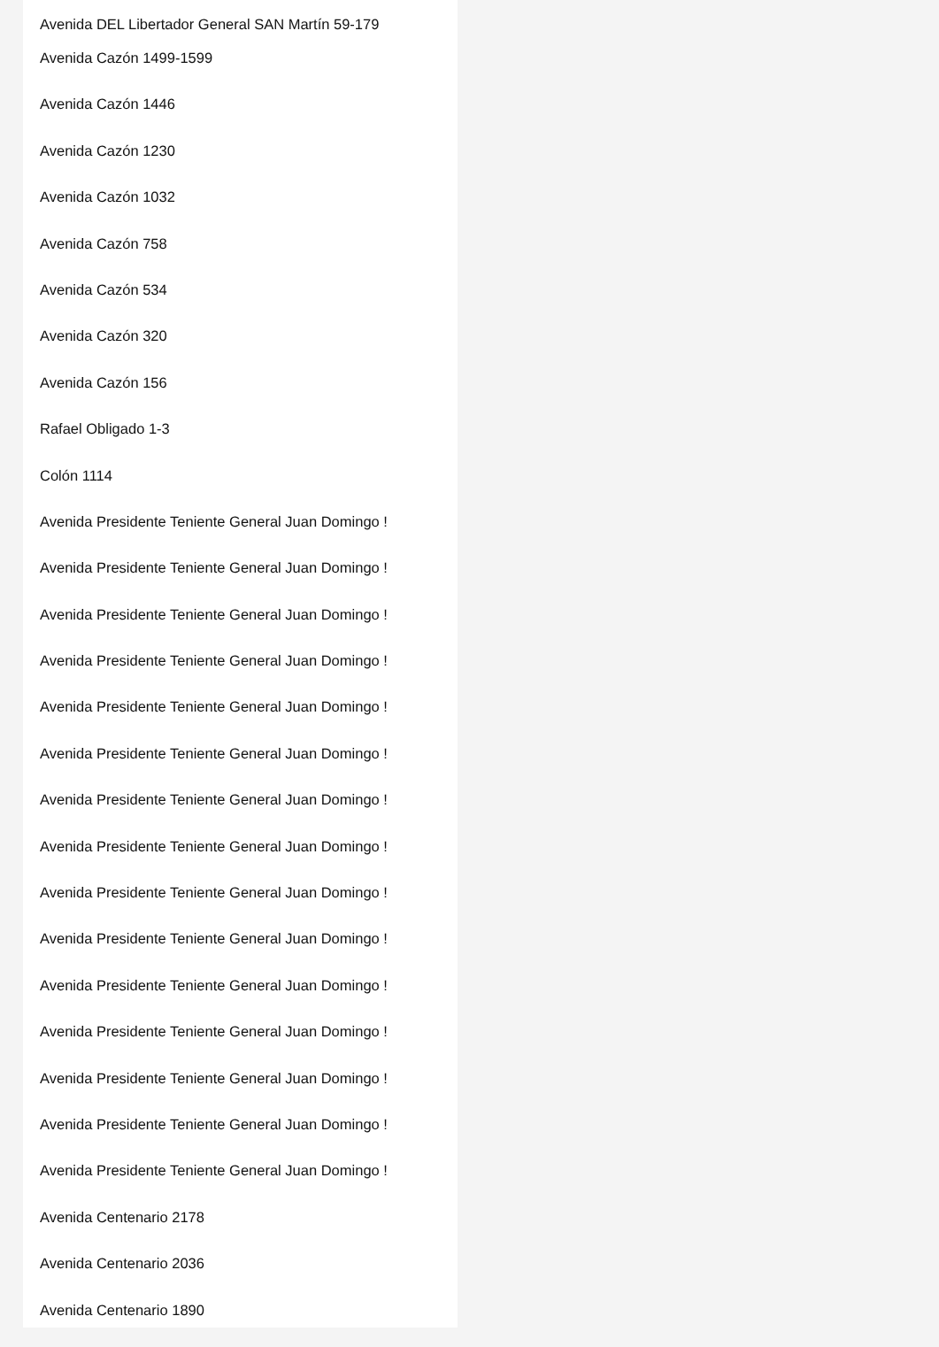Avenida DEL Libertador General SAN Martín 59-179
Avenida Cazón 1499-1599
Avenida Cazón 1446
Avenida Cazón 1230
Avenida Cazón 1032
Avenida Cazón 758
Avenida Cazón 534
Avenida Cazón 320
Avenida Cazón 156
Rafael Obligado 1-3
Colón 1114
Avenida Presidente Teniente General Juan Domingo !
Avenida Presidente Teniente General Juan Domingo !
Avenida Presidente Teniente General Juan Domingo !
Avenida Presidente Teniente General Juan Domingo !
Avenida Presidente Teniente General Juan Domingo !
Avenida Presidente Teniente General Juan Domingo !
Avenida Presidente Teniente General Juan Domingo !
Avenida Presidente Teniente General Juan Domingo !
Avenida Presidente Teniente General Juan Domingo !
Avenida Presidente Teniente General Juan Domingo !
Avenida Presidente Teniente General Juan Domingo !
Avenida Presidente Teniente General Juan Domingo !
Avenida Presidente Teniente General Juan Domingo !
Avenida Presidente Teniente General Juan Domingo !
Avenida Presidente Teniente General Juan Domingo !
Avenida Centenario 2178
Avenida Centenario 2036
Avenida Centenario 1890